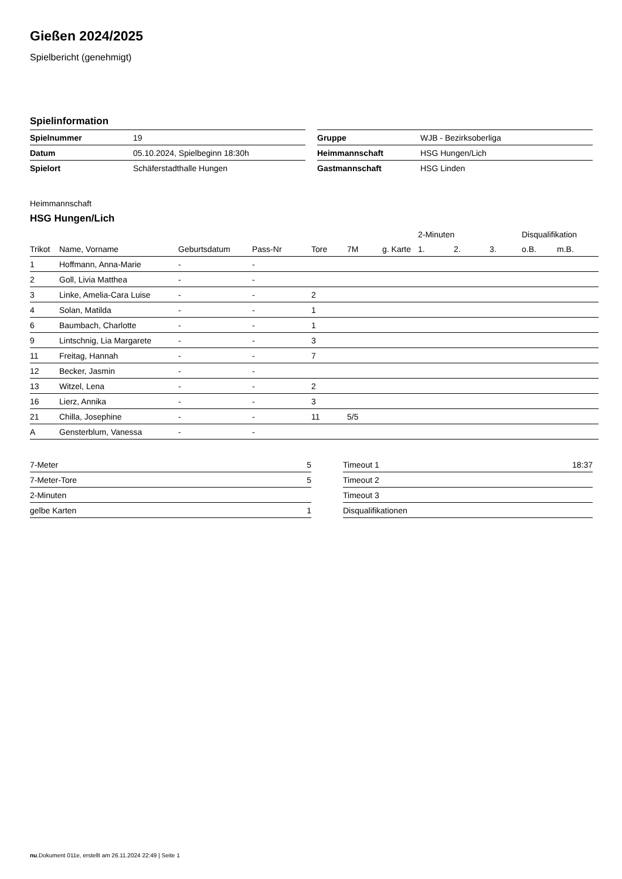Gießen 2024/2025
Spielbericht (genehmigt)
Spielinformation
| Spielnummer | 19 |
| Datum | 05.10.2024, Spielbeginn 18:30h |
| Spielort | Schäferstadthalle Hungen |
| Gruppe | WJB - Bezirksoberliga |
| Heimmannschaft | HSG Hungen/Lich |
| Gastmannschaft | HSG Linden |
Heimmannschaft
HSG Hungen/Lich
| | | | | | | | 2-Minuten | | | Disqualifikation | |
| --- | --- | --- | --- | --- | --- | --- | --- | --- | --- | --- | --- |
| Trikot | Name, Vorname | Geburtsdatum | Pass-Nr | Tore | 7M | g. Karte | 1. | 2. | 3. | o.B. | m.B. |
| 1 | Hoffmann, Anna-Marie | - | - | | | | | | | | |
| 2 | Goll, Livia Matthea | - | - | | | | | | | | |
| 3 | Linke, Amelia-Cara Luise | - | - | 2 | | | | | | | |
| 4 | Solan, Matilda | - | - | 1 | | | | | | | |
| 6 | Baumbach, Charlotte | - | - | 1 | | | | | | | |
| 9 | Lintschnig, Lia Margarete | - | - | 3 | | | | | | | |
| 11 | Freitag, Hannah | - | - | 7 | | | | | | | |
| 12 | Becker, Jasmin | - | - | | | | | | | | |
| 13 | Witzel, Lena | - | - | 2 | | | | | | | |
| 16 | Lierz, Annika | - | - | 3 | | | | | | | |
| 21 | Chilla, Josephine | - | - | 11 | 5/5 | | | | | | |
| A | Gensterblum, Vanessa | - | - | | | | | | | | |
| 7-Meter | 5 |
| 7-Meter-Tore | 5 |
| 2-Minuten | |
| gelbe Karten | 1 |
| Timeout 1 | 18:37 |
| Timeout 2 | |
| Timeout 3 | |
| Disqualifikationen | |
nu.Dokument 011e, erstellt am 26.11.2024 22:49 | Seite 1